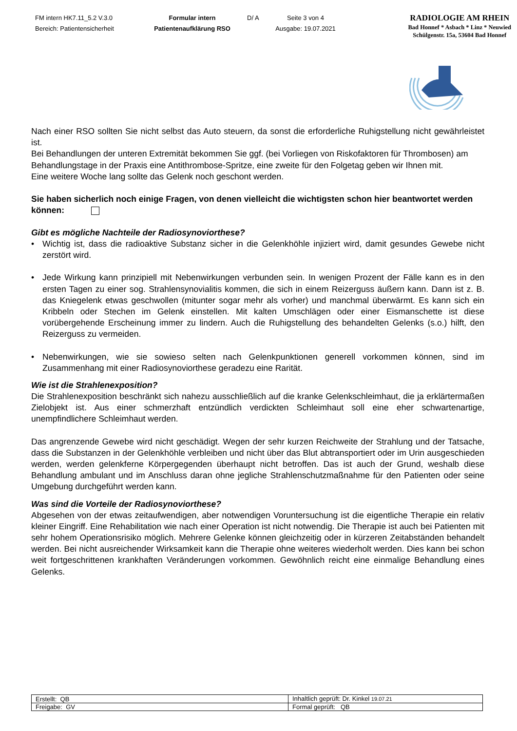FM intern HK7.11_5.2 V.3.0
Bereich: Patientensicherheit
Formular intern
Patientenaufklärung RSO
D/ A Seite 3 von 4
Ausgabe: 19.07.2021
RADIOLOGIE AM RHEIN
Bad Honnef * Asbach * Linz * Neuwied
Schülgenstr. 15a, 53604 Bad Honnef
Nach einer RSO sollten Sie nicht selbst das Auto steuern, da sonst die erforderliche Ruhigstellung nicht gewährleistet ist.
Bei Behandlungen der unteren Extremität bekommen Sie ggf. (bei Vorliegen von Riskofaktoren für Thrombosen) am Behandlungstage in der Praxis eine Antithrombose-Spritze, eine zweite für den Folgetag geben wir Ihnen mit.
Eine weitere Woche lang sollte das Gelenk noch geschont werden.
Sie haben sicherlich noch einige Fragen, von denen vielleicht die wichtigsten schon hier beantwortet werden können:
Gibt es mögliche Nachteile der Radiosynoviorthese?
• Wichtig ist, dass die radioaktive Substanz sicher in die Gelenkhöhle injiziert wird, damit gesundes Gewebe nicht zerstört wird.
• Jede Wirkung kann prinzipiell mit Nebenwirkungen verbunden sein. In wenigen Prozent der Fälle kann es in den ersten Tagen zu einer sog. Strahlensynovialitis kommen, die sich in einem Reizerguss äußern kann. Dann ist z. B. das Kniegelenk etwas geschwollen (mitunter sogar mehr als vorher) und manchmal überwärmt. Es kann sich ein Kribbeln oder Stechen im Gelenk einstellen. Mit kalten Umschlägen oder einer Eismanschette ist diese vorübergehende Erscheinung immer zu lindern. Auch die Ruhigstellung des behandelten Gelenks (s.o.) hilft, den Reizerguss zu vermeiden.
• Nebenwirkungen, wie sie sowieso selten nach Gelenkpunktionen generell vorkommen können, sind im Zusammenhang mit einer Radiosynoviorthese geradezu eine Rarität.
Wie ist die Strahlenexposition?
Die Strahlenexposition beschränkt sich nahezu ausschließlich auf die kranke Gelenkschleimhaut, die ja erklärtermaßen Zielobjekt ist. Aus einer schmerzhaft entzündlich verdickten Schleimhaut soll eine eher schwartenartige, unempfindlichere Schleimhaut werden.
Das angrenzende Gewebe wird nicht geschädigt. Wegen der sehr kurzen Reichweite der Strahlung und der Tatsache, dass die Substanzen in der Gelenkhöhle verbleiben und nicht über das Blut abtransportiert oder im Urin ausgeschieden werden, werden gelenkferne Körpergegenden überhaupt nicht betroffen. Das ist auch der Grund, weshalb diese Behandlung ambulant und im Anschluss daran ohne jegliche Strahlenschutzmaßnahme für den Patienten oder seine Umgebung durchgeführt werden kann.
Was sind die Vorteile der Radiosynoviorthese?
Abgesehen von der etwas zeitaufwendigen, aber notwendigen Voruntersuchung ist die eigentliche Therapie ein relativ kleiner Eingriff. Eine Rehabilitation wie nach einer Operation ist nicht notwendig. Die Therapie ist auch bei Patienten mit sehr hohem Operationsrisiko möglich. Mehrere Gelenke können gleichzeitig oder in kürzeren Zeitabständen behandelt werden. Bei nicht ausreichender Wirksamkeit kann die Therapie ohne weiteres wiederholt werden. Dies kann bei schon weit fortgeschrittenen krankhaften Veränderungen vorkommen. Gewöhnlich reicht eine einmalige Behandlung eines Gelenks.
| Erstellt: QB | Inhaltlich geprüft: Dr. Kinkel 19.07.21 |
| Freigabe: GV | Formal geprüft: QB |